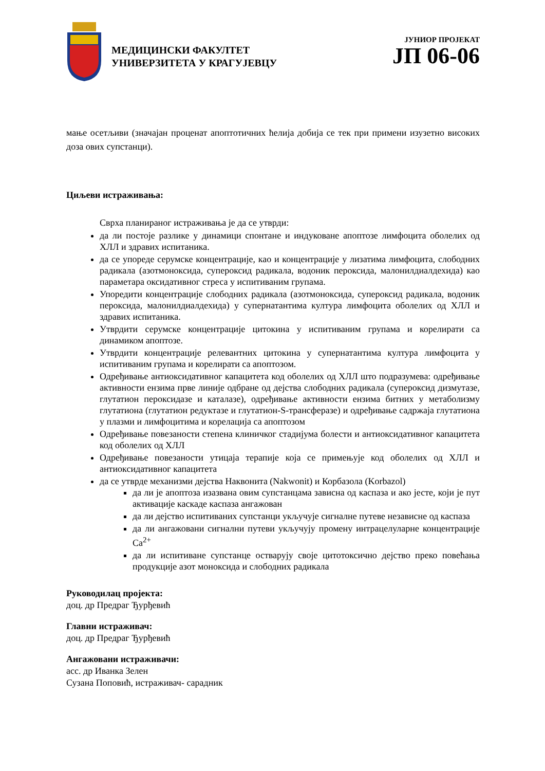МЕДИЦИНСКИ ФАКУЛТЕТ
УНИВЕРЗИТЕТА У КРАГУЈЕВЦУ
ЈУНИОР ПРОЈЕКАТ
ЈП 06-06
мање осетљиви (значајан проценат апоптотичних ћелија добија се тек при примени изузетно високих доза ових супстанци).
Циљеви истраживања:
Сврха планираног истраживања је да се утврди:
да ли постоје разлике у динамици спонтане и индуковане апоптозе лимфоцита оболелих од ХЛЛ и здравих испитаника.
да се упореде серумске концентрације, као и концентрације у лизатима лимфоцита, слободних радикала (азотмоноксида, супероксид радикала, водоник пероксида, малонилдиалдехида) као параметара оксидативног стреса у испитиваним групама.
Упоредити концентрације слободних радикала (азотмоноксида, супероксид радикала, водоник пероксида, малонилдиалдехида) у супернатантима култура лимфоцита оболелих од ХЛЛ и здравих испитаника.
Утврдити серумске концентрације цитокина у испитиваним групама и корелирати са динамиком апоптозе.
Утврдити концентрације релевантних цитокина у супернатантима култура лимфоцита у испитиваним групама и корелирати са апоптозом.
Одређивање антиоксидативног капацитета код оболелих од ХЛЛ што подразумева: одређивање активности ензима прве линије одбране од дејства слободних радикала (супероксид дизмутазе, глутатион пероксидазе и каталазе), одређивање активности ензима битних у метаболизму глутатиона (глутатион редуктазе и глутатион-S-трансферазе) и одређивање садржаја глутатиона у плазми и лимфоцитима и корелација са апоптозом
Одређивање повезаности степена клиничког стадијума болести и антиоксидативног капацитета код оболелих од ХЛЛ
Одређивање повезаности утицаја терапије која се примењује код оболелих од ХЛЛ и антиоксидативног капацитета
да се утврде механизми дејства Наквонита (Nakwonit) и Корбазола (Korbazol)
да ли је апоптоза изазвана овим супстанцама зависна од каспаза и ако јесте, који је пут активације каскаде каспаза ангажован
да ли дејство испитиваних супстанци укључује сигналне путеве независне од каспаза
да ли ангажовани сигнални путеви укључују промену интрацелуларне концентрације Ca<sup>2+</sup>
да ли испитиване супстанце остварују своје цитотоксично дејство преко повећања продукције азот моноксида и слободних радикала
Руководилац пројекта:
доц. др Предраг Ђурђевић
Главни истраживач:
доц. др Предраг Ђурђевић
Ангажовани истраживачи:
асс. др Иванка Зелен
Сузана Поповић, истраживач- сарадник